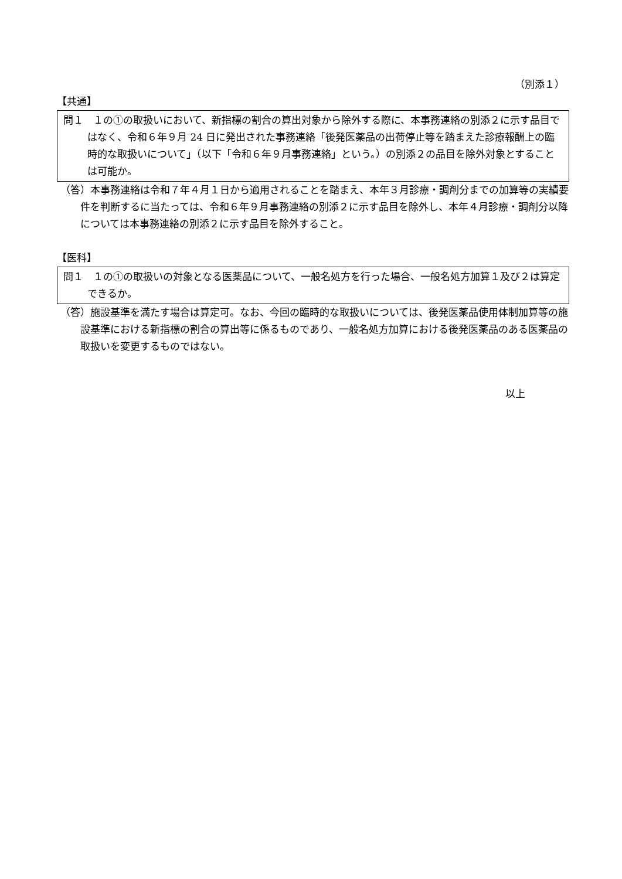（別添１）
【共通】
問１　１の①の取扱いにおいて、新指標の割合の算出対象から除外する際に、本事務連絡の別添２に示す品目ではなく、令和６年９月 24 日に発出された事務連絡「後発医薬品の出荷停止等を踏まえた診療報酬上の臨時的な取扱いについて」（以下「令和６年９月事務連絡」という。）の別添２の品目を除外対象とすることは可能か。
（答）本事務連絡は令和７年４月１日から適用されることを踏まえ、本年３月診療・調剤分までの加算等の実績要件を判断するに当たっては、令和６年９月事務連絡の別添２に示す品目を除外し、本年４月診療・調剤分以降については本事務連絡の別添２に示す品目を除外すること。
【医科】
問１　１の①の取扱いの対象となる医薬品について、一般名処方を行った場合、一般名処方加算１及び２は算定できるか。
（答）施設基準を満たす場合は算定可。なお、今回の臨時的な取扱いについては、後発医薬品使用体制加算等の施設基準における新指標の割合の算出等に係るものであり、一般名処方加算における後発医薬品のある医薬品の取扱いを変更するものではない。
以上